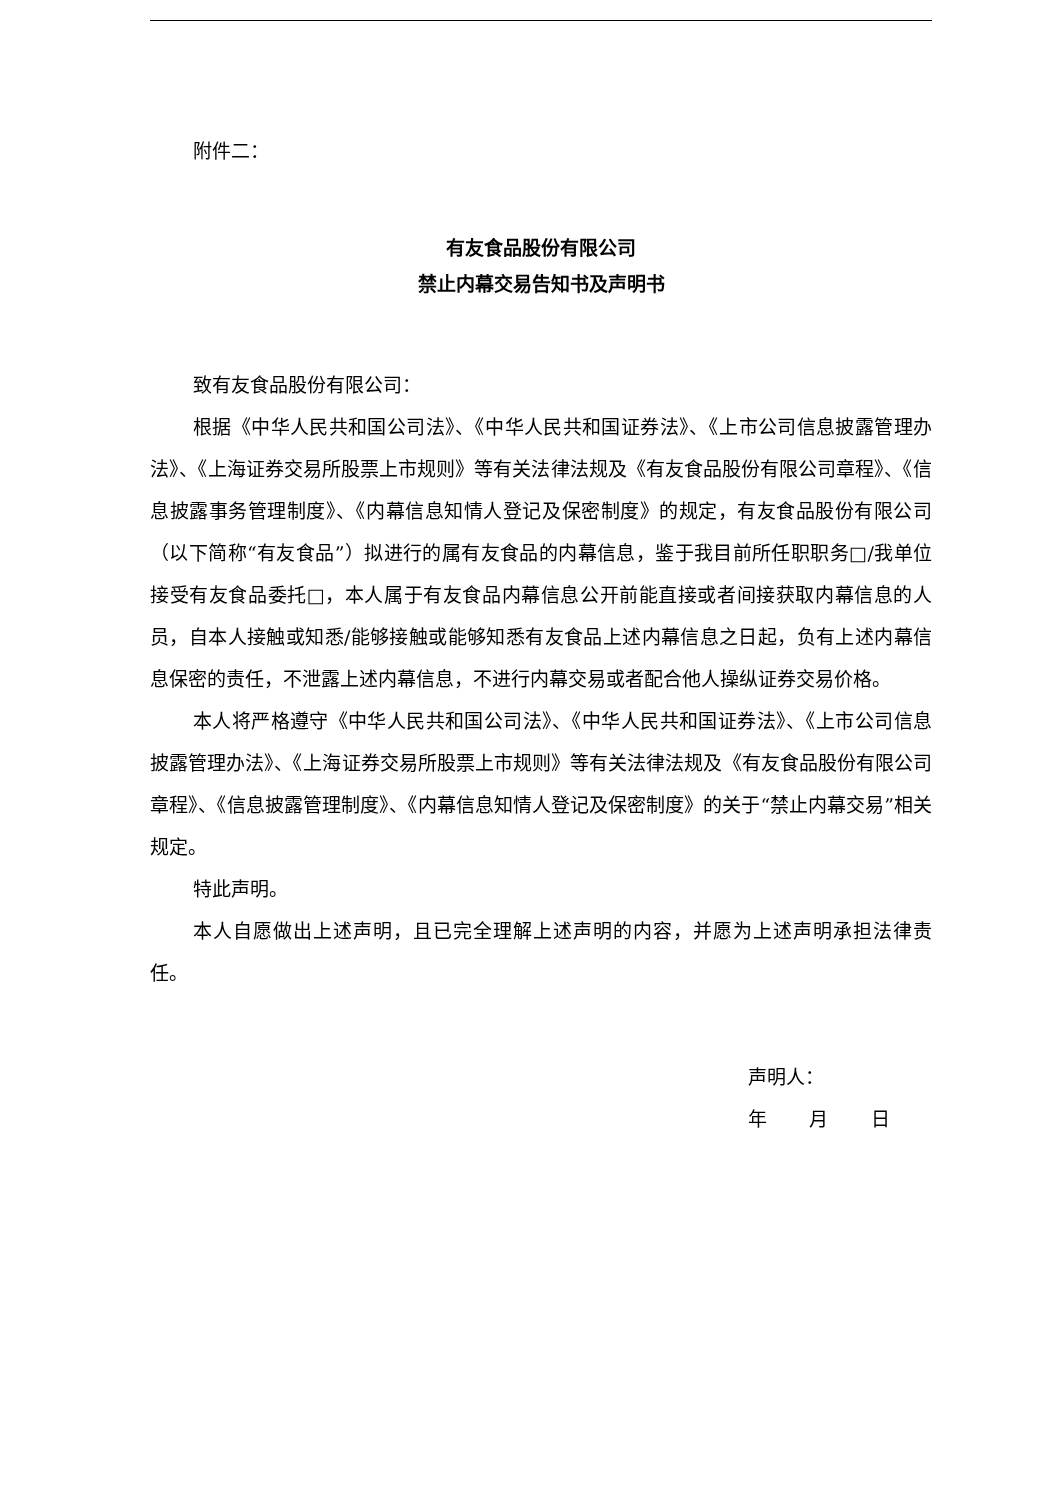附件二：
有友食品股份有限公司
禁止内幕交易告知书及声明书
致有友食品股份有限公司：
根据《中华人民共和国公司法》、《中华人民共和国证券法》、《上市公司信息披露管理办法》、《上海证券交易所股票上市规则》等有关法律法规及《有友食品股份有限公司章程》、《信息披露事务管理制度》、《内幕信息知情人登记及保密制度》的规定，有友食品股份有限公司（以下简称“有友食品”）拟进行的属有友食品的内幕信息，鉴于我目前所任职职务□/我单位接受有友食品委托□，本人属于有友食品内幕信息公开前能直接或者间接获取内幕信息的人员，自本人接触或知悉/能够接触或能够知悉有友食品上述内幕信息之日起，负有上述内幕信息保密的责任，不泄露上述内幕信息，不进行内幕交易或者配合他人操纵证券交易价格。
本人将严格遵守《中华人民共和国公司法》、《中华人民共和国证券法》、《上市公司信息披露管理办法》、《上海证券交易所股票上市规则》等有关法律法规及《有友食品股份有限公司章程》、《信息披露管理制度》、《内幕信息知情人登记及保密制度》的关于“禁止内幕交易”相关规定。
特此声明。
本人自愿做出上述声明，且已完全理解上述声明的内容，并愿为上述声明承担法律责任。
声明人：
年 月 日